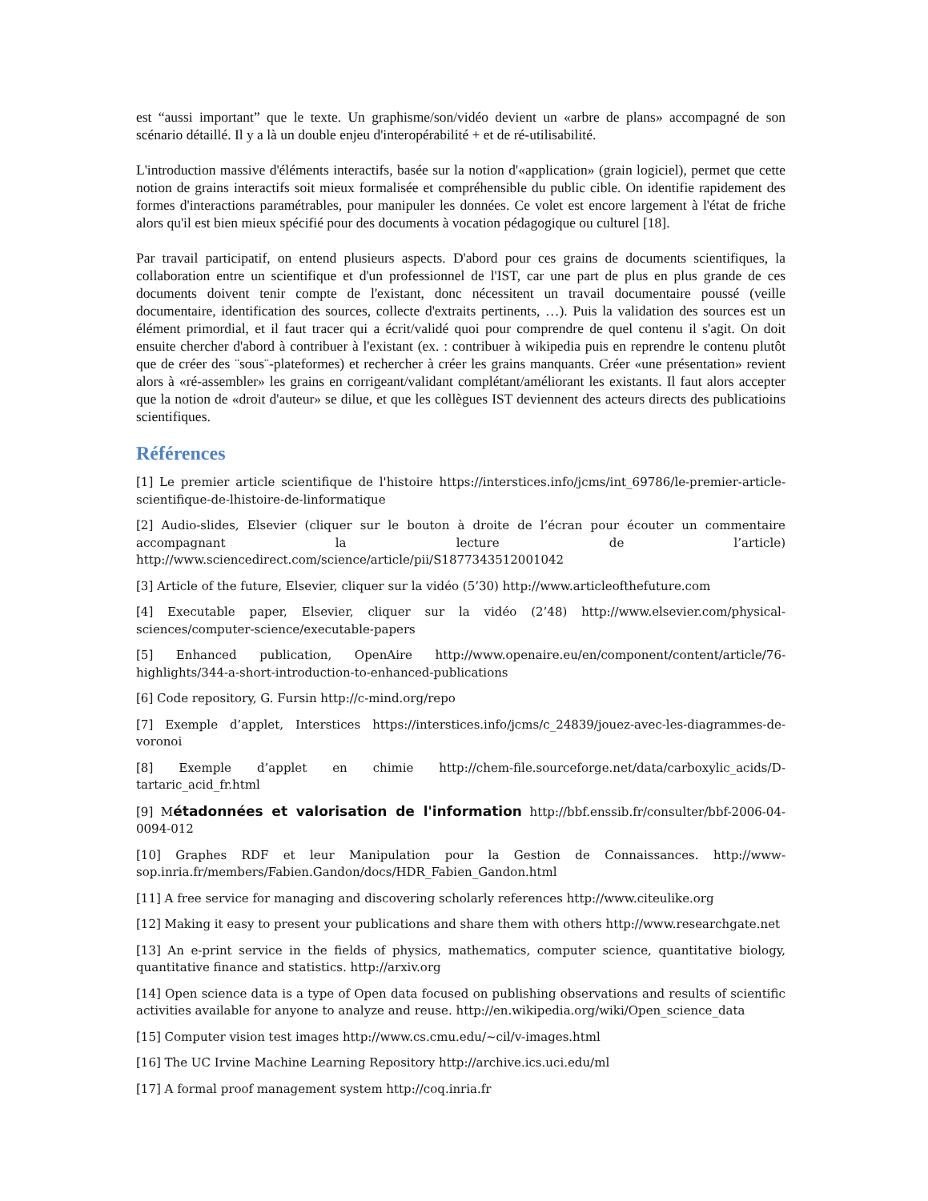est “aussi important” que le texte. Un graphisme/son/vidéo devient un «arbre de plans» accompagné de son scénario détaillé. Il y a là un double enjeu d'interopérabilité + et de ré-utilisabilité.
L'introduction massive d'éléments interactifs, basée sur la notion d'«application» (grain logiciel), permet que cette notion de grains interactifs soit mieux formalisée et compréhensible du public cible. On identifie rapidement des formes d'interactions paramétrables, pour manipuler les données. Ce volet est encore largement à l'état de friche alors qu'il est bien mieux spécifié pour des documents à vocation pédagogique ou culturel [18].
Par travail participatif, on entend plusieurs aspects. D'abord pour ces grains de documents scientifiques, la collaboration entre un scientifique et d'un professionnel de l'IST, car une part de plus en plus grande de ces documents doivent tenir compte de l'existant, donc nécessitent un travail documentaire poussé (veille documentaire, identification des sources, collecte d'extraits pertinents, …). Puis la validation des sources est un élément primordial, et il faut tracer qui a écrit/validé quoi pour comprendre de quel contenu il s'agit. On doit ensuite chercher d'abord à contribuer à l'existant (ex. : contribuer à wikipedia puis en reprendre le contenu plutôt que de créer des ¨sous¨-plateformes) et rechercher à créer les grains manquants. Créer «une présentation» revient alors à «ré-assembler» les grains en corrigeant/validant complétant/améliorant les existants. Il faut alors accepter que la notion de «droit d'auteur» se dilue, et que les collègues IST deviennent des acteurs directs des publicatioins scientifiques.
Références
[1] Le premier article scientifique de l'histoire https://interstices.info/jcms/int_69786/le-premier-article-scientifique-de-lhistoire-de-linformatique
[2] Audio-slides, Elsevier (cliquer sur le bouton à droite de l’écran pour écouter un commentaire accompagnant la lecture de l’article) http://www.sciencedirect.com/science/article/pii/S1877343512001042
[3] Article of the future, Elsevier, cliquer sur la vidéo (5’30) http://www.articleofthefuture.com
[4] Executable paper, Elsevier, cliquer sur la vidéo (2’48) http://www.elsevier.com/physical-sciences/computer-science/executable-papers
[5] Enhanced publication, OpenAire http://www.openaire.eu/en/component/content/article/76-highlights/344-a-short-introduction-to-enhanced-publications
[6] Code repository, G. Fursin http://c-mind.org/repo
[7] Exemple d’applet, Interstices https://interstices.info/jcms/c_24839/jouez-avec-les-diagrammes-de-voronoi
[8] Exemple d’applet en chimie http://chem-file.sourceforge.net/data/carboxylic_acids/D-tartaric_acid_fr.html
[9] Métadonnées et valorisation de l'information http://bbf.enssib.fr/consulter/bbf-2006-04-0094-012
[10] Graphes RDF et leur Manipulation pour la Gestion de Connaissances. http://www-sop.inria.fr/members/Fabien.Gandon/docs/HDR_Fabien_Gandon.html
[11] A free service for managing and discovering scholarly references http://www.citeulike.org
[12] Making it easy to present your publications and share them with others http://www.researchgate.net
[13] An e-print service in the fields of physics, mathematics, computer science, quantitative biology, quantitative finance and statistics. http://arxiv.org
[14] Open science data is a type of Open data focused on publishing observations and results of scientific activities available for anyone to analyze and reuse. http://en.wikipedia.org/wiki/Open_science_data
[15] Computer vision test images http://www.cs.cmu.edu/~cil/v-images.html
[16] The UC Irvine Machine Learning Repository http://archive.ics.uci.edu/ml
[17] A formal proof management system http://coq.inria.fr